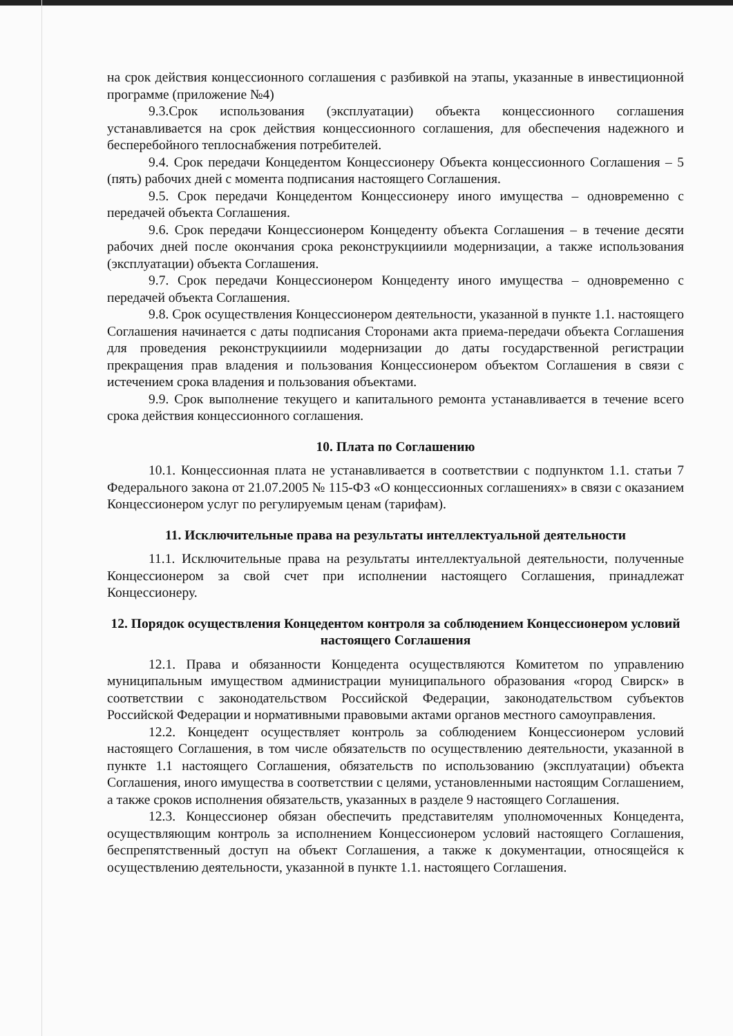на срок действия концессионного соглашения с разбивкой на этапы, указанные в инвестиционной программе (приложение №4)
9.3.Срок использования (эксплуатации) объекта концессионного соглашения устанавливается на срок действия концессионного соглашения, для обеспечения надежного и бесперебойного теплоснабжения потребителей.
9.4. Срок передачи Концедентом Концессионеру Объекта концессионного Соглашения – 5 (пять) рабочих дней с момента подписания настоящего Соглашения.
9.5. Срок передачи Концедентом Концессионеру иного имущества – одновременно с передачей объекта Соглашения.
9.6. Срок передачи Концессионером Концеденту объекта Соглашения – в течение десяти рабочих дней после окончания срока реконструкцииили модернизации, а также использования (эксплуатации) объекта Соглашения.
9.7. Срок передачи Концессионером Концеденту иного имущества – одновременно с передачей объекта Соглашения.
9.8. Срок осуществления Концессионером деятельности, указанной в пункте 1.1. настоящего Соглашения начинается с даты подписания Сторонами акта приема-передачи объекта Соглашения для проведения реконструкцииили модернизации до даты государственной регистрации прекращения прав владения и пользования Концессионером объектом Соглашения в связи с истечением срока владения и пользования объектами.
9.9. Срок выполнение текущего и капитального ремонта устанавливается в течение всего срока действия концессионного соглашения.
10. Плата по Соглашению
10.1. Концессионная плата не устанавливается в соответствии с подпунктом 1.1. статьи 7 Федерального закона от 21.07.2005 № 115-ФЗ «О концессионных соглашениях» в связи с оказанием Концессионером услуг по регулируемым ценам (тарифам).
11. Исключительные права на результаты интеллектуальной деятельности
11.1. Исключительные права на результаты интеллектуальной деятельности, полученные Концессионером за свой счет при исполнении настоящего Соглашения, принадлежат Концессионеру.
12. Порядок осуществления Концедентом контроля за соблюдением Концессионером условий настоящего Соглашения
12.1. Права и обязанности Концедента осуществляются Комитетом по управлению муниципальным имуществом администрации муниципального образования «город Свирск» в соответствии с законодательством Российской Федерации, законодательством субъектов Российской Федерации и нормативными правовыми актами органов местного самоуправления.
12.2. Концедент осуществляет контроль за соблюдением Концессионером условий настоящего Соглашения, в том числе обязательств по осуществлению деятельности, указанной в пункте 1.1 настоящего Соглашения, обязательств по использованию (эксплуатации) объекта Соглашения, иного имущества в соответствии с целями, установленными настоящим Соглашением, а также сроков исполнения обязательств, указанных в разделе 9 настоящего Соглашения.
12.3. Концессионер обязан обеспечить представителям уполномоченных Концедента, осуществляющим контроль за исполнением Концессионером условий настоящего Соглашения, беспрепятственный доступ на объект Соглашения, а также к документации, относящейся к осуществлению деятельности, указанной в пункте 1.1. настоящего Соглашения.